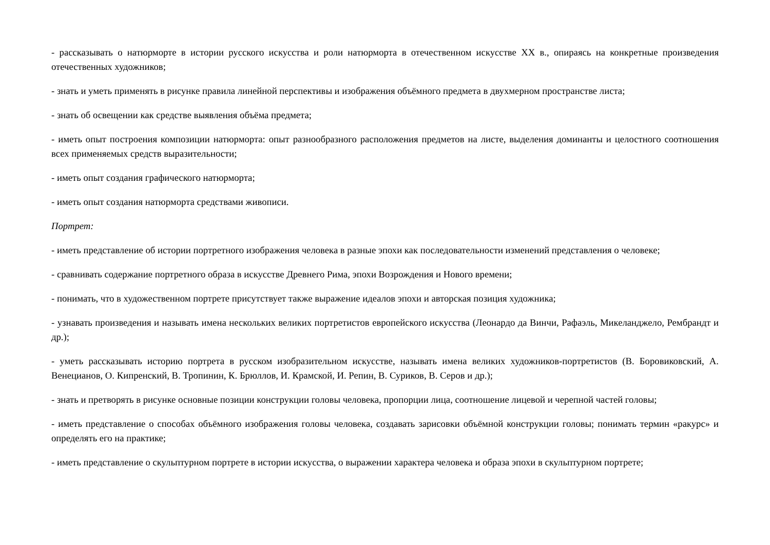- рассказывать о натюрморте в истории русского искусства и роли натюрморта в отечественном искусстве XX в., опираясь на конкретные произведения отечественных художников;
- знать и уметь применять в рисунке правила линейной перспективы и изображения объёмного предмета в двухмерном пространстве листа;
- знать об освещении как средстве выявления объёма предмета;
- иметь опыт построения композиции натюрморта: опыт разнообразного расположения предметов на листе, выделения доминанты и целостного соотношения всех применяемых средств выразительности;
- иметь опыт создания графического натюрморта;
- иметь опыт создания натюрморта средствами живописи.
Портрет:
- иметь представление об истории портретного изображения человека в разные эпохи как последовательности изменений представления о человеке;
- сравнивать содержание портретного образа в искусстве Древнего Рима, эпохи Возрождения и Нового времени;
- понимать, что в художественном портрете присутствует также выражение идеалов эпохи и авторская позиция художника;
- узнавать произведения и называть имена нескольких великих портретистов европейского искусства (Леонардо да Винчи, Рафаэль, Микеланджело, Рембрандт и др.);
- уметь рассказывать историю портрета в русском изобразительном искусстве, называть имена великих художников-портретистов (В. Боровиковский, А. Венецианов, О. Кипренский, В. Тропинин, К. Брюллов, И. Крамской, И. Репин, В. Суриков, В. Серов и др.);
- знать и претворять в рисунке основные позиции конструкции головы человека, пропорции лица, соотношение лицевой и черепной частей головы;
- иметь представление о способах объёмного изображения головы человека, создавать зарисовки объёмной конструкции головы; понимать термин «ракурс» и определять его на практике;
- иметь представление о скульптурном портрете в истории искусства, о выражении характера человека и образа эпохи в скульптурном портрете;